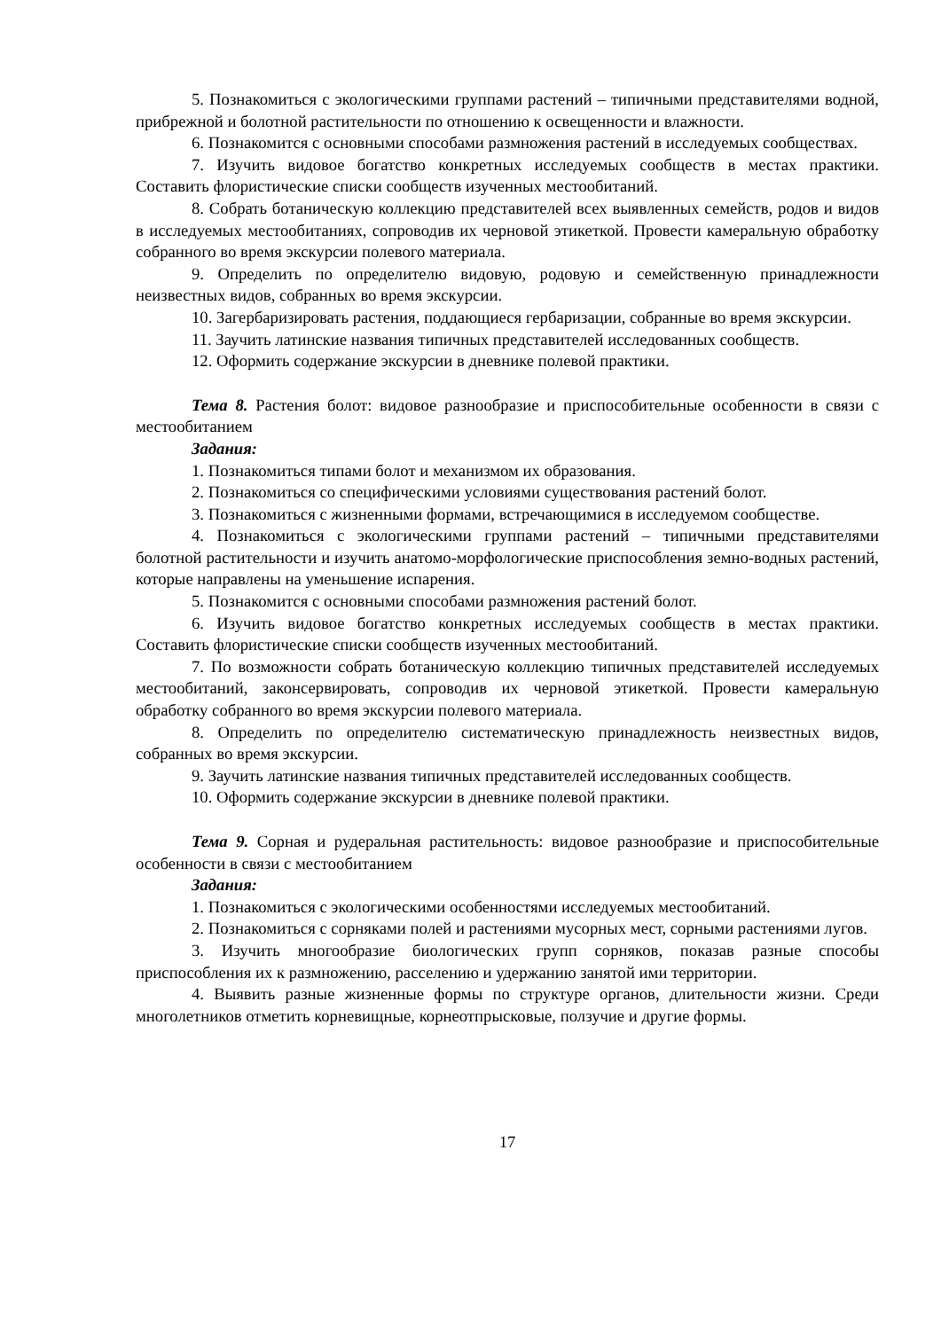5. Познакомиться с экологическими группами растений – типичными представителями водной, прибрежной и болотной растительности по отношению к освещенности и влажности.
6. Познакомится с основными способами размножения растений в исследуемых сообществах.
7. Изучить видовое богатство конкретных исследуемых сообществ в местах практики. Составить флористические списки сообществ изученных местообитаний.
8. Собрать ботаническую коллекцию представителей всех выявленных семейств, родов и видов в исследуемых местообитаниях, сопроводив их черновой этикеткой. Провести камеральную обработку собранного во время экскурсии полевого материала.
9. Определить по определителю видовую, родовую и семейственную принадлежности неизвестных видов, собранных во время экскурсии.
10. Загербаризировать растения, поддающиеся гербаризации, собранные во время экскурсии.
11. Заучить латинские названия типичных представителей исследованных сообществ.
12. Оформить содержание экскурсии в дневнике полевой практики.
Тема 8. Растения болот: видовое разнообразие и приспособительные особенности в связи с местообитанием
Задания:
1. Познакомиться типами болот и механизмом их образования.
2. Познакомиться со специфическими условиями существования растений болот.
3. Познакомиться с жизненными формами, встречающимися в исследуемом сообществе.
4. Познакомиться с экологическими группами растений – типичными представителями болотной растительности и изучить анатомо-морфологические приспособления земно-водных растений, которые направлены на уменьшение испарения.
5. Познакомится с основными способами размножения растений болот.
6. Изучить видовое богатство конкретных исследуемых сообществ в местах практики. Составить флористические списки сообществ изученных местообитаний.
7. По возможности собрать ботаническую коллекцию типичных представителей исследуемых местообитаний, законсервировать, сопроводив их черновой этикеткой. Провести камеральную обработку собранного во время экскурсии полевого материала.
8. Определить по определителю систематическую принадлежность неизвестных видов, собранных во время экскурсии.
9. Заучить латинские названия типичных представителей исследованных сообществ.
10. Оформить содержание экскурсии в дневнике полевой практики.
Тема 9. Сорная и рудеральная растительность: видовое разнообразие и приспособительные особенности в связи с местообитанием
Задания:
1. Познакомиться с экологическими особенностями исследуемых местообитаний.
2. Познакомиться с сорняками полей и растениями мусорных мест, сорными растениями лугов.
3. Изучить многообразие биологических групп сорняков, показав разные способы приспособления их к размножению, расселению и удержанию занятой ими территории.
4. Выявить разные жизненные формы по структуре органов, длительности жизни. Среди многолетников отметить корневищные, корнеотпрысковые, ползучие и другие формы.
17